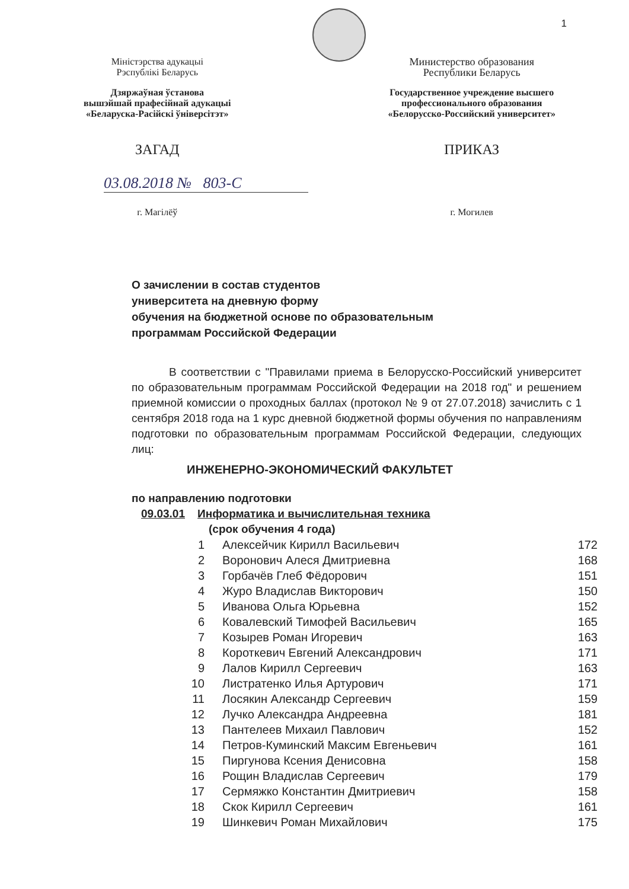1
Міністэрства адукацыі
Рэспублікі Беларусь
Дзяржаўная ўстанова
вышэйшай прафесійнай адукацыі
«Беларуска-Расійскі ўніверсітэт»
Министерство образования
Республики Беларусь
Государственное учреждение высшего
профессионального образования
«Белорусско-Российский университет»
ЗАГАД ПРИКАЗ
03.08.2018 № 803-С
г. Магілёў г. Могилев
О зачислении в состав студентов
университета на дневную форму
обучения на бюджетной основе по образовательным
программам Российской Федерации
В соответствии с "Правилами приема в Белорусско-Российский университет по образовательным программам Российской Федерации на 2018 год" и решением приемной комиссии о проходных баллах (протокол № 9 от 27.07.2018) зачислить с 1 сентября 2018 года на 1 курс дневной бюджетной формы обучения по направлениям подготовки по образовательным программам Российской Федерации, следующих лиц:
ИНЖЕНЕРНО-ЭКОНОМИЧЕСКИЙ ФАКУЛЬТЕТ
по направлению подготовки
09.03.01 Информатика и вычислительная техника
(срок обучения 4 года)
| 1 | Алексейчик Кирилл Васильевич | 172 |
| 2 | Воронович Алеся Дмитриевна | 168 |
| 3 | Горбачёв Глеб Фёдорович | 151 |
| 4 | Журо Владислав Викторович | 150 |
| 5 | Иванова Ольга Юрьевна | 152 |
| 6 | Ковалевский Тимофей Васильевич | 165 |
| 7 | Козырев Роман Игоревич | 163 |
| 8 | Короткевич Евгений Александрович | 171 |
| 9 | Лалов Кирилл Сергеевич | 163 |
| 10 | Листратенко Илья Артурович | 171 |
| 11 | Лосякин Александр Сергеевич | 159 |
| 12 | Лучко Александра Андреевна | 181 |
| 13 | Пантелеев Михаил Павлович | 152 |
| 14 | Петров-Куминский Максим Евгеньевич | 161 |
| 15 | Пиргунова Ксения Денисовна | 158 |
| 16 | Рощин Владислав Сергеевич | 179 |
| 17 | Сермяжко Константин Дмитриевич | 158 |
| 18 | Скок Кирилл Сергеевич | 161 |
| 19 | Шинкевич Роман Михайлович | 175 |